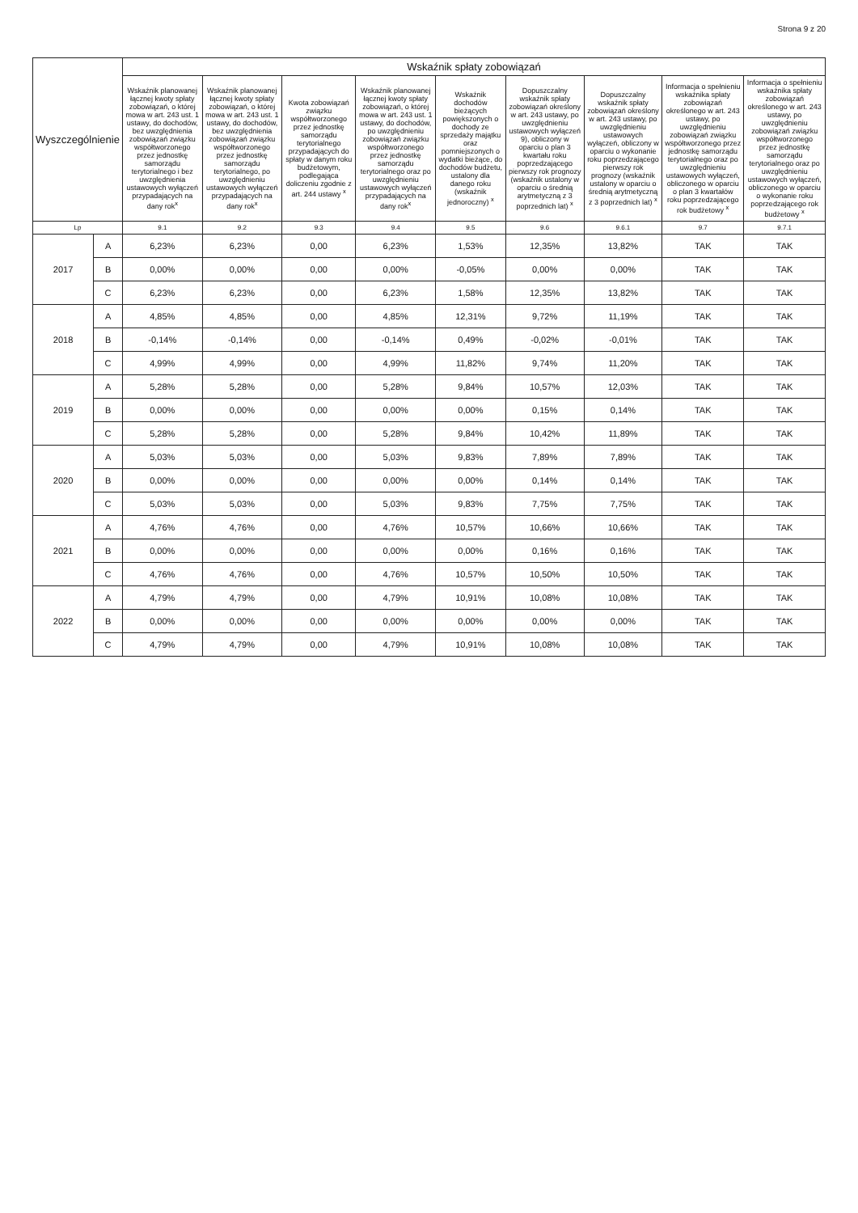Strona 9 z 20
| Wyszczególnienie | | Wskaźnik spłaty zobowiązań | | | | | | | | |
| --- | --- | --- | --- | --- | --- | --- | --- | --- | --- | --- |
| | | Wskaźnik planowanej łącznej kwoty spłaty zobowiązań, o której mowa w art. 243 ust. 1 ustawy, do dochodów, bez uwzględnienia zobowiązań związku współtworzonego przez jednostkę samorządu terytorialnego i bez uwzględnienia ustawowych wyłączeń przypadających na dany rok<sup>x</sup> | Wskaźnik planowanej łącznej kwoty spłaty zobowiązań, o której mowa w art. 243 ust. 1 ustawy, do dochodów, bez uwzględnienia zobowiązań związku współtworzonego przez jednostkę samorządu terytorialnego, po uwzględnieniu ustawowych wyłączeń przypadających na dany rok<sup>x</sup> | Kwota zobowiązań związku współtworzonego przez jednostkę samorządu terytorialnego przypadających do spłaty w danym roku budżetowym, podlegająca doliczeniu zgodnie z art. 244 ustawy <sup>x</sup> | Wskaźnik planowanej łącznej kwoty spłaty zobowiązań, o której mowa w art. 243 ust. 1 ustawy, do dochodów, po uwzględnieniu zobowiązań związku współtworzonego przez jednostkę samorządu terytorialnego oraz po uwzględnieniu ustawowych wyłączeń przypadających na dany rok<sup>x</sup> | Wskaźnik dochodów bieżących powiększonych o dochody ze sprzedaży majątku oraz pomniejszonych o wydatki bieżące, do dochodów budżetu, ustalony dla danego roku (wskaźnik jednoroczny) <sup>x</sup> | Dopuszczalny wskaźnik spłaty zobowiązań określony w art. 243 ustawy, po uwzględnieniu ustawowych wyłączeń 9), obliczony w oparciu o plan 3 kwartału roku poprzedzającego pierwszy rok prognozy (wskaźnik ustalony w oparciu o średnią arytmetyczną z 3 poprzednich lat) <sup>x</sup> | Dopuszczalny wskaźnik spłaty zobowiązań określony w art. 243 ustawy, po uwzględnieniu ustawowych wyłączeń, obliczony w oparciu o wykonanie roku poprzedzającego pierwszy rok prognozy (wskaźnik ustalony w oparciu o średnią arytmetyczną z 3 poprzednich lat) <sup>x</sup> | Informacja o spełnieniu wskaźnika spłaty zobowiązań określonego w art. 243 ustawy, po uwzględnieniu zobowiązań związku współtworzonego przez jednostkę samorządu terytorialnego oraz po uwzględnieniu ustawowych wyłączeń, obliczonego w oparciu o plan 3 kwartałów roku poprzedzającego rok budżetowy <sup>x</sup> | Informacja o spełnieniu wskaźnika spłaty zobowiązań określonego w art. 243 ustawy, po uwzględnieniu zobowiązań związku współtworzonego przez jednostkę samorządu terytorialnego oraz po uwzględnieniu ustawowych wyłączeń, obliczonego w oparciu o wykonanie roku poprzedzającego rok budżetowy <sup>x</sup> |
| Lp | | 9.1 | 9.2 | 9.3 | 9.4 | 9.5 | 9.6 | 9.6.1 | 9.7 | 9.7.1 |
| 2017 | A | 6,23% | 6,23% | 0,00 | 6,23% | 1,53% | 12,35% | 13,82% | TAK | TAK |
| | B | 0,00% | 0,00% | 0,00 | 0,00% | -0,05% | 0,00% | 0,00% | TAK | TAK |
| | C | 6,23% | 6,23% | 0,00 | 6,23% | 1,58% | 12,35% | 13,82% | TAK | TAK |
| 2018 | A | 4,85% | 4,85% | 0,00 | 4,85% | 12,31% | 9,72% | 11,19% | TAK | TAK |
| | B | -0,14% | -0,14% | 0,00 | -0,14% | 0,49% | -0,02% | -0,01% | TAK | TAK |
| | C | 4,99% | 4,99% | 0,00 | 4,99% | 11,82% | 9,74% | 11,20% | TAK | TAK |
| 2019 | A | 5,28% | 5,28% | 0,00 | 5,28% | 9,84% | 10,57% | 12,03% | TAK | TAK |
| | B | 0,00% | 0,00% | 0,00 | 0,00% | 0,00% | 0,15% | 0,14% | TAK | TAK |
| | C | 5,28% | 5,28% | 0,00 | 5,28% | 9,84% | 10,42% | 11,89% | TAK | TAK |
| 2020 | A | 5,03% | 5,03% | 0,00 | 5,03% | 9,83% | 7,89% | 7,89% | TAK | TAK |
| | B | 0,00% | 0,00% | 0,00 | 0,00% | 0,00% | 0,14% | 0,14% | TAK | TAK |
| | C | 5,03% | 5,03% | 0,00 | 5,03% | 9,83% | 7,75% | 7,75% | TAK | TAK |
| 2021 | A | 4,76% | 4,76% | 0,00 | 4,76% | 10,57% | 10,66% | 10,66% | TAK | TAK |
| | B | 0,00% | 0,00% | 0,00 | 0,00% | 0,00% | 0,16% | 0,16% | TAK | TAK |
| | C | 4,76% | 4,76% | 0,00 | 4,76% | 10,57% | 10,50% | 10,50% | TAK | TAK |
| 2022 | A | 4,79% | 4,79% | 0,00 | 4,79% | 10,91% | 10,08% | 10,08% | TAK | TAK |
| | B | 0,00% | 0,00% | 0,00 | 0,00% | 0,00% | 0,00% | 0,00% | TAK | TAK |
| | C | 4,79% | 4,79% | 0,00 | 4,79% | 10,91% | 10,08% | 10,08% | TAK | TAK |